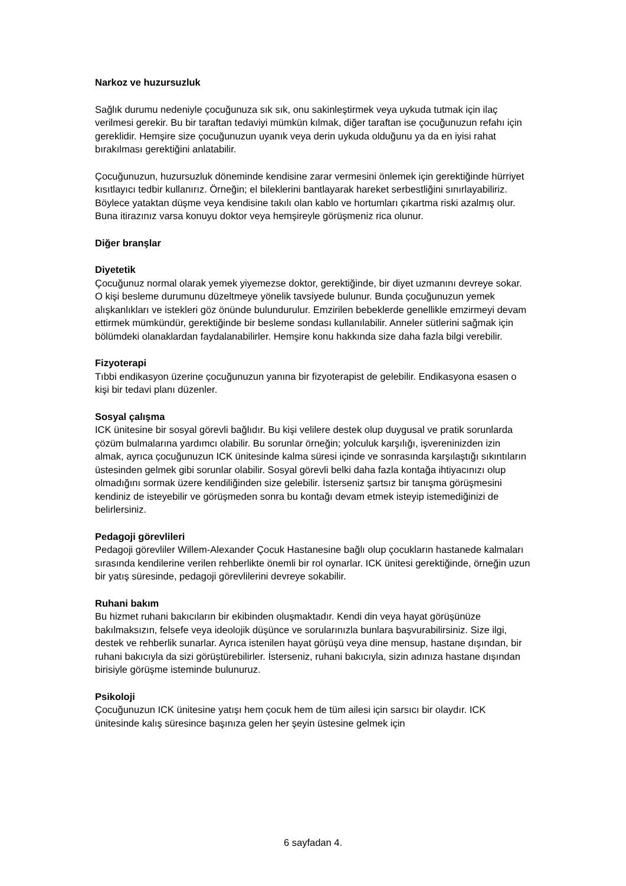Narkoz ve huzursuzluk
Sağlık durumu nedeniyle çocuğunuza sık sık, onu sakinleştirmek veya uykuda tutmak için ilaç verilmesi gerekir. Bu bir taraftan tedaviyi mümkün kılmak, diğer taraftan ise çocuğunuzun refahı için gereklidir. Hemşire size çocuğunuzun uyanık veya derin uykuda olduğunu ya da en iyisi rahat bırakılması gerektiğini anlatabilir.
Çocuğunuzun, huzursuzluk döneminde kendisine zarar vermesini önlemek için gerektiğinde hürriyet kısıtlayıcı tedbir kullanırız. Örneğin; el bileklerini bantlayarak hareket serbestliğini sınırlayabiliriz. Böylece yataktan düşme veya kendisine takılı olan kablo ve hortumları çıkartma riski azalmış olur. Buna itirazınız varsa konuyu doktor veya hemşireyle görüşmeniz rica olunur.
Diğer branşlar
Diyetetik
Çocuğunuz normal olarak yemek yiyemezse doktor, gerektiğinde, bir diyet uzmanını devreye sokar. O kişi besleme durumunu düzeltmeye yönelik tavsiyede bulunur. Bunda çocuğunuzun yemek alışkanlıkları ve istekleri göz önünde bulundurulur. Emzirilen bebeklerde genellikle emzirmeyi devam ettirmek mümkündür, gerektiğinde bir besleme sondası kullanılabilir. Anneler sütlerini sağmak için bölümdeki olanaklardan faydalanabilirler. Hemşire konu hakkında size daha fazla bilgi verebilir.
Fizyoterapi
Tıbbi endikasyon üzerine çocuğunuzun yanına bir fizyoterapist de gelebilir. Endikasyona esasen o kişi bir tedavi planı düzenler.
Sosyal çalışma
ICK ünitesine bir sosyal görevli bağlıdır. Bu kişi velilere destek olup duygusal ve pratik sorunlarda çözüm bulmalarına yardımcı olabilir. Bu sorunlar örneğin; yolculuk karşılığı, işvereninizden izin almak, ayrıca çocuğunuzun ICK ünitesinde kalma süresi içinde ve sonrasında karşılaştığı sıkıntıların üstesinden gelmek gibi sorunlar olabilir. Sosyal görevli belki daha fazla kontağa ihtiyacınızı olup olmadığını sormak üzere kendiliğinden size gelebilir. İsterseniz şartsız bir tanışma görüşmesini kendiniz de isteyebilir ve görüşmeden sonra bu kontağı devam etmek isteyip istemediğinizi de belirlersiniz.
Pedagoji görevlileri
Pedagoji görevliler Willem-Alexander Çocuk Hastanesine bağlı olup çocukların hastanede kalmaları sırasında kendilerine verilen rehberlikte önemli bir rol oynarlar. ICK ünitesi gerektiğinde, örneğin uzun bir yatış süresinde, pedagoji görevlilerini devreye sokabilir.
Ruhani bakım
Bu hizmet ruhani bakıcıların bir ekibinden oluşmaktadır. Kendi din veya hayat görüşünüze bakılmaksızın, felsefe veya ideolojik düşünce ve sorularınızla bunlara başvurabilirsiniz. Size ilgi, destek ve rehberlik sunarlar. Ayrıca istenilen hayat görüşü veya dine mensup, hastane dışından, bir ruhani bakıcıyla da sizi görüştürebilirler. İsterseniz, ruhani bakıcıyla, sizin adınıza hastane dışından birisiyle görüşme isteminde bulunuruz.
Psikoloji
Çocuğunuzun ICK ünitesine yatışı hem çocuk hem de tüm ailesi için sarsıcı bir olaydır. ICK ünitesinde kalış süresince başınıza gelen her şeyin üstesine gelmek için
6 sayfadan 4.